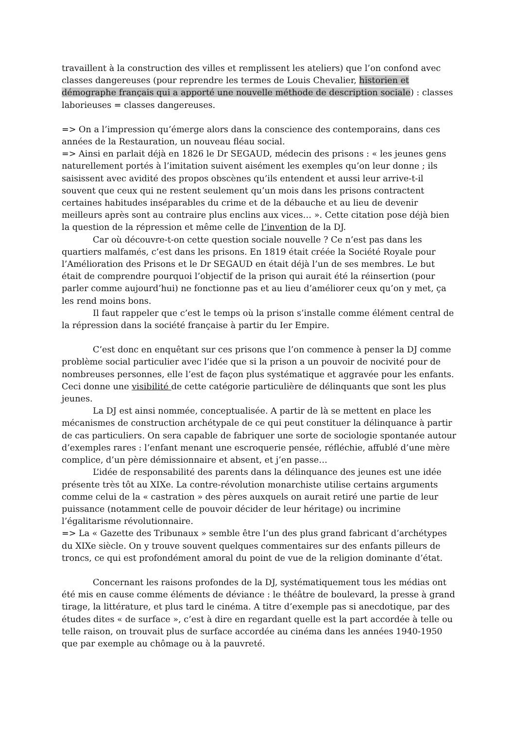travaillent à la construction des villes et remplissent les ateliers) que l’on confond avec classes dangereuses (pour reprendre les termes de Louis Chevalier, historien et démographe français qui a apporté une nouvelle méthode de description sociale) : classes laborieuses = classes dangereuses.
=> On a l’impression qu’émerge alors dans la conscience des contemporains, dans ces années de la Restauration, un nouveau fléau social.
=> Ainsi en parlait déjà en 1826 le Dr SEGAUD, médecin des prisons : « les jeunes gens naturellement portés à l’imitation suivent aisément les exemples qu’on leur donne ; ils saisissent avec avidité des propos obscènes qu’ils entendent et aussi leur arrive-t-il souvent que ceux qui ne restent seulement qu’un mois dans les prisons contractent certaines habitudes inséparables du crime et de la débauche et au lieu de devenir meilleurs après sont au contraire plus enclins aux vices… ». Cette citation pose déjà bien la question de la répression et même celle de l’invention de la DJ.
Car où découvre-t-on cette question sociale nouvelle ? Ce n’est pas dans les quartiers malfamés, c’est dans les prisons. En 1819 était créée la Société Royale pour l’Amélioration des Prisons et le Dr SEGAUD en était déjà l’un de ses membres. Le but était de comprendre pourquoi l’objectif de la prison qui aurait été la réinsertion (pour parler comme aujourd’hui) ne fonctionne pas et au lieu d’améliorer ceux qu’on y met, ça les rend moins bons.
Il faut rappeler que c’est le temps où la prison s’installe comme élément central de la répression dans la société française à partir du Ier Empire.
C’est donc en enquêtant sur ces prisons que l’on commence à penser la DJ comme problème social particulier avec l’idée que si la prison a un pouvoir de nocivité pour de nombreuses personnes, elle l’est de façon plus systématique et aggravée pour les enfants. Ceci donne une visibilité de cette catégorie particulière de délinquants que sont les plus jeunes.
La DJ est ainsi nommée, conceptualisée. A partir de là se mettent en place les mécanismes de construction archétypale de ce qui peut constituer la délinquance à partir de cas particuliers. On sera capable de fabriquer une sorte de sociologie spontanée autour d’exemples rares : l’enfant menant une escroquerie pensée, réfléchie, affublé d’une mère complice, d’un père démissionnaire et absent, et j’en passe…
L’idée de responsabilité des parents dans la délinquance des jeunes est une idée présente très tôt au XIXe. La contre-révolution monarchiste utilise certains arguments comme celui de la « castration » des pères auxquels on aurait retiré une partie de leur puissance (notamment celle de pouvoir décider de leur héritage) ou incrimine l’égalitarisme révolutionnaire.
=> La « Gazette des Tribunaux » semble être l’un des plus grand fabricant d’archétypes du XIXe siècle. On y trouve souvent quelques commentaires sur des enfants pilleurs de troncs, ce qui est profondément amoral du point de vue de la religion dominante d’état.
Concernant les raisons profondes de la DJ, systématiquement tous les médias ont été mis en cause comme éléments de déviance : le théâtre de boulevard, la presse à grand tirage, la littérature, et plus tard le cinéma. A titre d’exemple pas si anecdotique, par des études dites « de surface », c’est à dire en regardant quelle est la part accordée à telle ou telle raison, on trouvait plus de surface accordée au cinéma dans les années 1940-1950 que par exemple au chômage ou à la pauvreté.